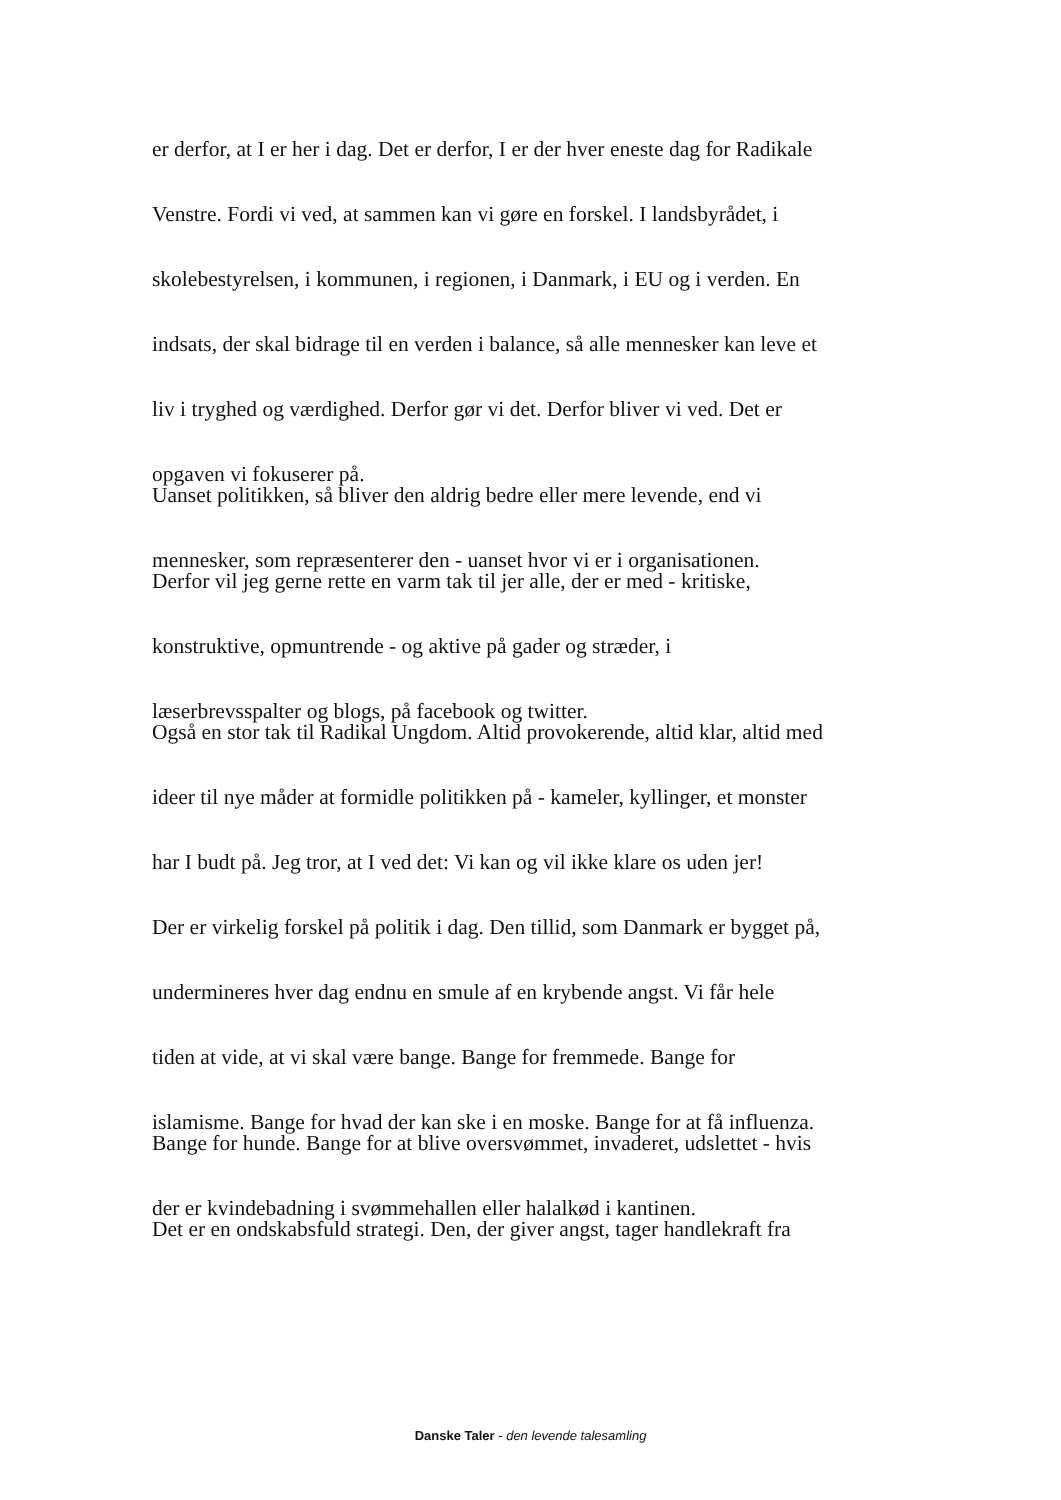er derfor, at I er her i dag. Det er derfor, I er der hver eneste dag for Radikale
Venstre. Fordi vi ved, at sammen kan vi gøre en forskel. I landsbyrådet, i
skolebestyrelsen, i kommunen, i regionen, i Danmark, i EU og i verden. En
indsats, der skal bidrage til en verden i balance, så alle mennesker kan leve et
liv i tryghed og værdighed. Derfor gør vi det. Derfor bliver vi ved. Det er
opgaven vi fokuserer på.
Uanset politikken, så bliver den aldrig bedre eller mere levende, end vi
mennesker, som repræsenterer den - uanset hvor vi er i organisationen.
Derfor vil jeg gerne rette en varm tak til jer alle, der er med - kritiske,
konstruktive, opmuntrende - og aktive på gader og stræder, i
læserbrevsspalter og blogs, på facebook og twitter.
Også en stor tak til Radikal Ungdom. Altid provokerende, altid klar, altid med
ideer til nye måder at formidle politikken på - kameler, kyllinger, et monster
har I budt på. Jeg tror, at I ved det: Vi kan og vil ikke klare os uden jer!
Der er virkelig forskel på politik i dag. Den tillid, som Danmark er bygget på,
undermineres hver dag endnu en smule af en krybende angst. Vi får hele
tiden at vide, at vi skal være bange. Bange for fremmede. Bange for
islamisme. Bange for hvad der kan ske i en moske. Bange for at få influenza.
Bange for hunde. Bange for at blive oversvømmet, invaderet, udslettet - hvis
der er kvindebadning i svømmehallen eller halalkød i kantinen.
Det er en ondskabsfuld strategi. Den, der giver angst, tager handlekraft fra
Danske Taler - den levende talesamling